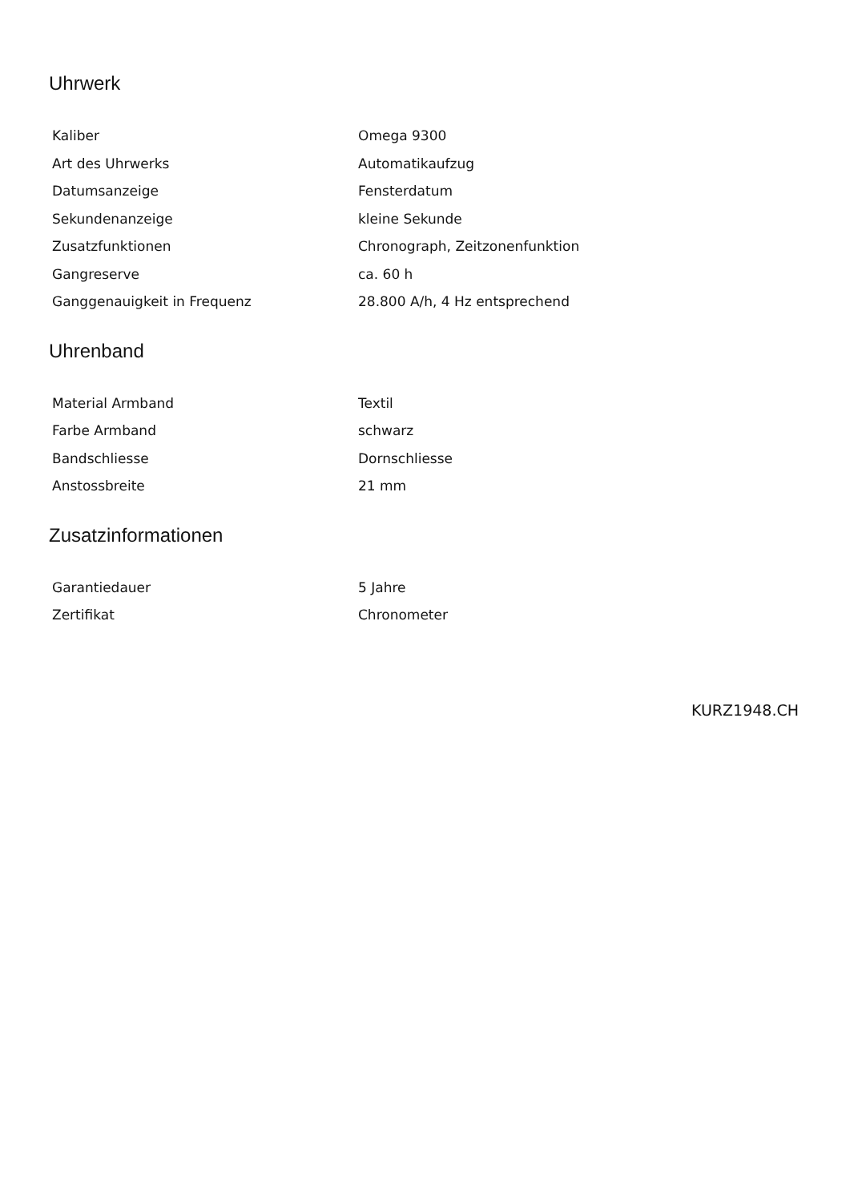Uhrwerk
| Kaliber | Omega 9300 |
| Art des Uhrwerks | Automatikaufzug |
| Datumsanzeige | Fensterdatum |
| Sekundenanzeige | kleine Sekunde |
| Zusatzfunktionen | Chronograph, Zeitzonenfunktion |
| Gangreserve | ca. 60 h |
| Ganggenauigkeit in Frequenz | 28.800 A/h, 4 Hz entsprechend |
Uhrenband
| Material Armband | Textil |
| Farbe Armband | schwarz |
| Bandschliesse | Dornschliesse |
| Anstossbreite | 21 mm |
Zusatzinformationen
| Garantiedauer | 5 Jahre |
| Zertifikat | Chronometer |
KURZ1948.CH